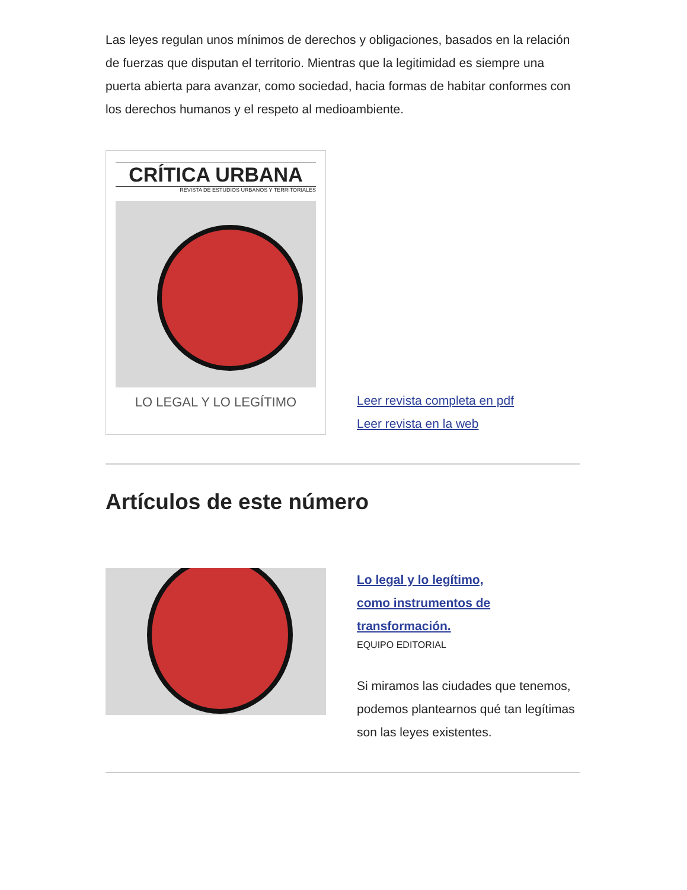Las leyes regulan unos mínimos de derechos y obligaciones, basados en la relación de fuerzas que disputan el territorio. Mientras que la legitimidad es siempre una puerta abierta para avanzar, como sociedad, hacia formas de habitar conformes con los derechos humanos y el respeto al medioambiente.
CRÍTICA URBANA
REVISTA DE ESTUDIOS URBANOS Y TERRITORIALES
LO LEGAL Y LO LEGÍTIMO
Leer revista completa en pdf
Leer revista en la web
Artículos de este número
Lo legal y lo legítimo,
como instrumentos de
transformación.
EQUIPO EDITORIAL
Si miramos las ciudades que tenemos, podemos plantearnos qué tan legítimas son las leyes existentes.